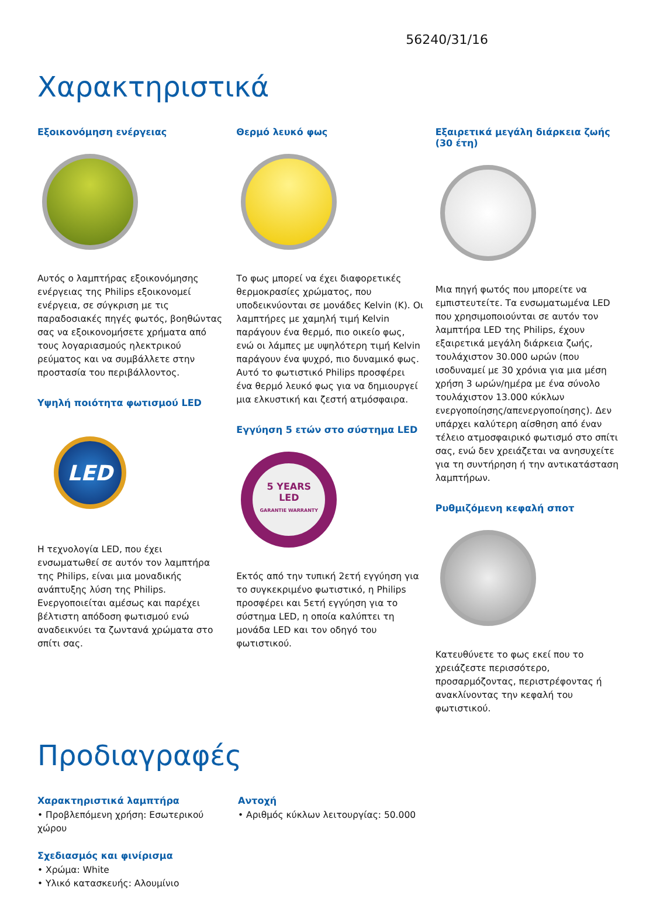56240/31/16
Χαρακτηριστικά
Εξοικονόμηση ενέργειας
Αυτός ο λαμπτήρας εξοικονόμησης ενέργειας της Philips εξοικονομεί ενέργεια, σε σύγκριση με τις παραδοσιακές πηγές φωτός, βοηθώντας σας να εξοικονομήσετε χρήματα από τους λογαριασμούς ηλεκτρικού ρεύματος και να συμβάλλετε στην προστασία του περιβάλλοντος.
Υψηλή ποιότητα φωτισμού LED
LED
Η τεχνολογία LED, που έχει ενσωματωθεί σε αυτόν τον λαμπτήρα της Philips, είναι μια μοναδικής ανάπτυξης λύση της Philips. Ενεργοποιείται αμέσως και παρέχει βέλτιστη απόδοση φωτισμού ενώ αναδεικνύει τα ζωντανά χρώματα στο σπίτι σας.
Θερμό λευκό φως
Το φως μπορεί να έχει διαφορετικές θερμοκρασίες χρώματος, που υποδεικνύονται σε μονάδες Kelvin (K). Οι λαμπτήρες με χαμηλή τιμή Kelvin παράγουν ένα θερμό, πιο οικείο φως, ενώ οι λάμπες με υψηλότερη τιμή Kelvin παράγουν ένα ψυχρό, πιο δυναμικό φως. Αυτό το φωτιστικό Philips προσφέρει ένα θερμό λευκό φως για να δημιουργεί μια ελκυστική και ζεστή ατμόσφαιρα.
Εγγύηση 5 ετών στο σύστημα LED
5 YEARS
LED
GARANTIE WARRANTY
Εκτός από την τυπική 2ετή εγγύηση για το συγκεκριμένο φωτιστικό, η Philips προσφέρει και 5ετή εγγύηση για το σύστημα LED, η οποία καλύπτει τη μονάδα LED και τον οδηγό του φωτιστικού.
Εξαιρετικά μεγάλη διάρκεια ζωής (30 έτη)
Μια πηγή φωτός που μπορείτε να εμπιστευτείτε. Τα ενσωματωμένα LED που χρησιμοποιούνται σε αυτόν τον λαμπτήρα LED της Philips, έχουν εξαιρετικά μεγάλη διάρκεια ζωής, τουλάχιστον 30.000 ωρών (που ισοδυναμεί με 30 χρόνια για μια μέση χρήση 3 ωρών/ημέρα με ένα σύνολο τουλάχιστον 13.000 κύκλων ενεργοποίησης/απενεργοποίησης). Δεν υπάρχει καλύτερη αίσθηση από έναν τέλειο ατμοσφαιρικό φωτισμό στο σπίτι σας, ενώ δεν χρειάζεται να ανησυχείτε για τη συντήρηση ή την αντικατάσταση λαμπτήρων.
Ρυθμιζόμενη κεφαλή σποτ
Κατευθύνετε το φως εκεί που το χρειάζεστε περισσότερο, προσαρμόζοντας, περιστρέφοντας ή ανακλίνοντας την κεφαλή του φωτιστικού.
Προδιαγραφές
Χαρακτηριστικά λαμπτήρα
• Προβλεπόμενη χρήση: Εσωτερικού χώρου
Σχεδιασμός και φινίρισμα
• Χρώμα: White
• Υλικό κατασκευής: Αλουμίνιο
Αντοχή
• Αριθμός κύκλων λειτουργίας: 50.000